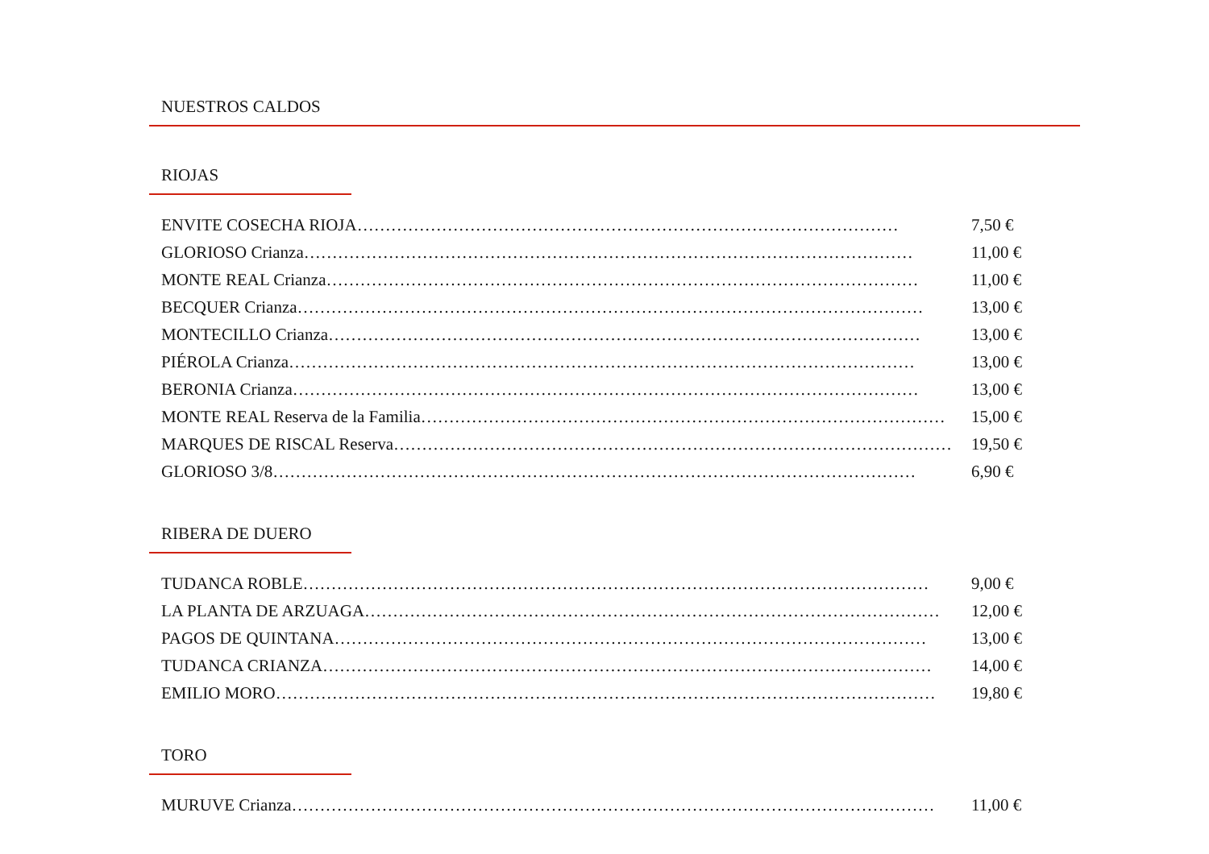NUESTROS CALDOS
RIOJAS
ENVITE COSECHA RIOJA…………………………………………………………………………………… 7,50 €
GLORIOSO Crianza……………………………………………………………………………………………… 11,00 €
MONTE REAL Crianza…………………………………………………………………………………………… 11,00 €
BECQUER Crianza………………………………………………………………………………………………… 13,00 €
MONTECILLO Crianza…………………………………………………………………………………………… 13,00 €
PIÉROLA Crianza………………………………………………………………………………………………… 13,00 €
BERONIA Crianza………………………………………………………………………………………………… 13,00 €
MONTE REAL Reserva de la Familia………………………………………………………………………………… 15,00 €
MARQUES DE RISCAL Reserva……………………………………………………………………………………… 19,50 €
GLORIOSO 3/8…………………………………………………………………………………………………… 6,90 €
RIBERA DE DUERO
TUDANCA ROBLE………………………………………………………………………………………………… 9,00 €
LA PLANTA DE ARZUAGA………………………………………………………………………………………… 12,00 €
PAGOS DE QUINTANA…………………………………………………………………………………………… 13,00 €
TUDANCA CRIANZA……………………………………………………………………………………………… 14,00 €
EMILIO MORO……………………………………………………………………………………………………… 19,80 €
TORO
MURUVE Crianza…………………………………………………………………………………………………… 11,00 €